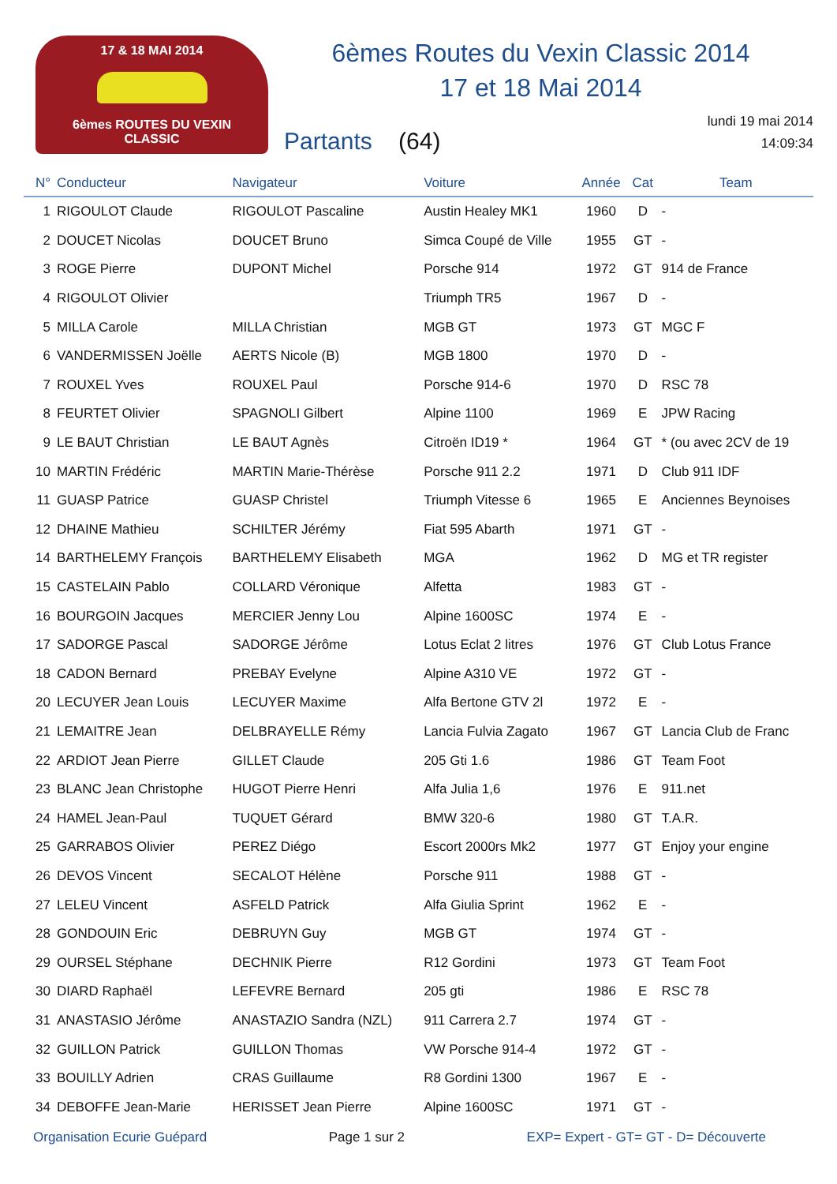17 & 18 MAI 2014
6èmes ROUTES DU VEXIN CLASSIC
6èmes Routes du Vexin Classic 2014
17 et 18 Mai 2014
Partants (64)
lundi 19 mai 2014
14:09:34
| N° | Conducteur | Navigateur | Voiture | Année | Cat | Team |
| --- | --- | --- | --- | --- | --- | --- |
| 1 | RIGOULOT Claude | RIGOULOT Pascaline | Austin Healey MK1 | 1960 | D | - |
| 2 | DOUCET Nicolas | DOUCET Bruno | Simca Coupé de Ville | 1955 | GT | - |
| 3 | ROGE Pierre | DUPONT Michel | Porsche 914 | 1972 | GT | 914 de France |
| 4 | RIGOULOT Olivier | | Triumph TR5 | 1967 | D | - |
| 5 | MILLA Carole | MILLA Christian | MGB GT | 1973 | GT | MGC F |
| 6 | VANDERMISSEN Joëlle | AERTS Nicole (B) | MGB 1800 | 1970 | D | - |
| 7 | ROUXEL Yves | ROUXEL Paul | Porsche 914-6 | 1970 | D | RSC 78 |
| 8 | FEURTET Olivier | SPAGNOLI Gilbert | Alpine 1100 | 1969 | E | JPW Racing |
| 9 | LE BAUT Christian | LE BAUT Agnès | Citroën ID19 * | 1964 | GT | * (ou avec 2CV de 19 |
| 10 | MARTIN Frédéric | MARTIN Marie-Thérèse | Porsche 911 2.2 | 1971 | D | Club 911 IDF |
| 11 | GUASP Patrice | GUASP Christel | Triumph Vitesse 6 | 1965 | E | Anciennes Beynoises |
| 12 | DHAINE Mathieu | SCHILTER Jérémy | Fiat 595 Abarth | 1971 | GT | - |
| 14 | BARTHELEMY François | BARTHELEMY Elisabeth | MGA | 1962 | D | MG et TR register |
| 15 | CASTELAIN Pablo | COLLARD Véronique | Alfetta | 1983 | GT | - |
| 16 | BOURGOIN Jacques | MERCIER Jenny Lou | Alpine 1600SC | 1974 | E | - |
| 17 | SADORGE Pascal | SADORGE Jérôme | Lotus Eclat 2 litres | 1976 | GT | Club Lotus France |
| 18 | CADON Bernard | PREBAY Evelyne | Alpine A310 VE | 1972 | GT | - |
| 20 | LECUYER Jean Louis | LECUYER Maxime | Alfa Bertone GTV 2l | 1972 | E | - |
| 21 | LEMAITRE Jean | DELBRAYELLE Rémy | Lancia Fulvia Zagato | 1967 | GT | Lancia Club de Franc |
| 22 | ARDIOT Jean Pierre | GILLET Claude | 205 Gti 1.6 | 1986 | GT | Team Foot |
| 23 | BLANC Jean Christophe | HUGOT Pierre Henri | Alfa Julia 1,6 | 1976 | E | 911.net |
| 24 | HAMEL Jean-Paul | TUQUET Gérard | BMW 320-6 | 1980 | GT | T.A.R. |
| 25 | GARRABOS Olivier | PEREZ Diégo | Escort 2000rs Mk2 | 1977 | GT | Enjoy your engine |
| 26 | DEVOS Vincent | SECALOT Hélène | Porsche 911 | 1988 | GT | - |
| 27 | LELEU Vincent | ASFELD Patrick | Alfa Giulia Sprint | 1962 | E | - |
| 28 | GONDOUIN Eric | DEBRUYN Guy | MGB GT | 1974 | GT | - |
| 29 | OURSEL Stéphane | DECHNIK Pierre | R12 Gordini | 1973 | GT | Team Foot |
| 30 | DIARD Raphaël | LEFEVRE Bernard | 205 gti | 1986 | E | RSC 78 |
| 31 | ANASTASIO Jérôme | ANASTAZIO Sandra (NZL) | 911 Carrera 2.7 | 1974 | GT | - |
| 32 | GUILLON Patrick | GUILLON Thomas | VW Porsche 914-4 | 1972 | GT | - |
| 33 | BOUILLY Adrien | CRAS Guillaume | R8 Gordini 1300 | 1967 | E | - |
| 34 | DEBOFFE Jean-Marie | HERISSET Jean Pierre | Alpine 1600SC | 1971 | GT | - |
Organisation Ecurie Guépard Page 1 sur 2 EXP= Expert - GT= GT - D= Découverte